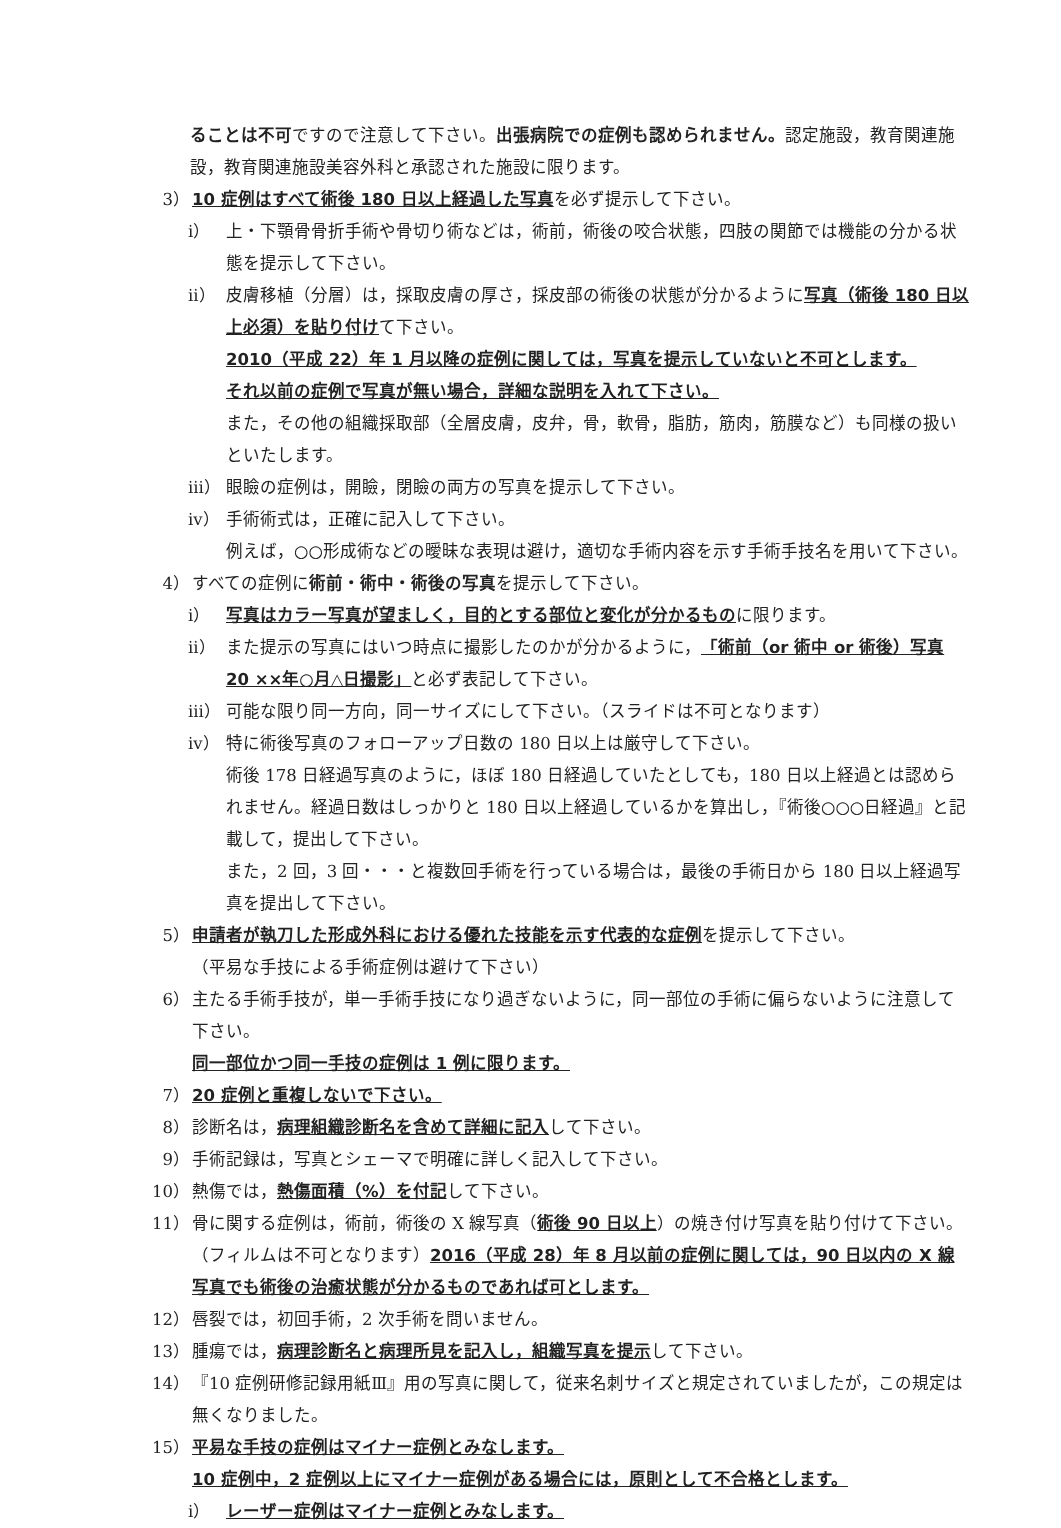ることは不可ですので注意して下さい。出張病院での症例も認められません。認定施設，教育関連施設，教育関連施設美容外科と承認された施設に限ります。
3） 10 症例はすべて術後 180 日以上経過した写真を必ず提示して下さい。
i） 上・下顎骨骨折手術や骨切り術などは，術前，術後の咬合状態，四肢の関節では機能の分かる状態を提示して下さい。
ii） 皮膚移植（分層）は，採取皮膚の厚さ，採皮部の術後の状態が分かるように写真（術後 180 日以上必須）を貼り付けて下さい。
2010（平成 22）年 1 月以降の症例に関しては，写真を提示していないと不可とします。
それ以前の症例で写真が無い場合，詳細な説明を入れて下さい。
また，その他の組織採取部（全層皮膚，皮弁，骨，軟骨，脂肪，筋肉，筋膜など）も同様の扱いといたします。
iii） 眼瞼の症例は，開瞼，閉瞼の両方の写真を提示して下さい。
iv） 手術術式は，正確に記入して下さい。
例えば，○○形成術などの曖昧な表現は避け，適切な手術内容を示す手術手技名を用いて下さい。
4） すべての症例に術前・術中・術後の写真を提示して下さい。
i） 写真はカラー写真が望ましく，目的とする部位と変化が分かるものに限ります。
ii） また提示の写真にはいつ時点に撮影したのかが分かるように，「術前（or 術中 or 術後）写真 20 ××年○月△日撮影」と必ず表記して下さい。
iii） 可能な限り同一方向，同一サイズにして下さい。（スライドは不可となります）
iv） 特に術後写真のフォローアップ日数の 180 日以上は厳守して下さい。
術後 178 日経過写真のように，ほぼ 180 日経過していたとしても，180 日以上経過とは認められません。経過日数はしっかりと 180 日以上経過しているかを算出し，『術後○○○日経過』と記載して，提出して下さい。
また，2 回，3 回・・・と複数回手術を行っている場合は，最後の手術日から 180 日以上経過写真を提出して下さい。
5） 申請者が執刀した形成外科における優れた技能を示す代表的な症例を提示して下さい。
（平易な手技による手術症例は避けて下さい）
6） 主たる手術手技が，単一手術手技になり過ぎないように，同一部位の手術に偏らないように注意して下さい。
同一部位かつ同一手技の症例は 1 例に限ります。
7） 20 症例と重複しないで下さい。
8） 診断名は，病理組織診断名を含めて詳細に記入して下さい。
9） 手術記録は，写真とシェーマで明確に詳しく記入して下さい。
10） 熱傷では，熱傷面積（%）を付記して下さい。
11） 骨に関する症例は，術前，術後の X 線写真（術後 90 日以上）の焼き付け写真を貼り付けて下さい。（フィルムは不可となります）2016（平成 28）年 8 月以前の症例に関しては，90 日以内の X 線写真でも術後の治癒状態が分かるものであれば可とします。
12） 唇裂では，初回手術，2 次手術を問いません。
13） 腫瘍では，病理診断名と病理所見を記入し，組織写真を提示して下さい。
14） 『10 症例研修記録用紙Ⅲ』用の写真に関して，従来名刺サイズと規定されていましたが，この規定は無くなりました。
15） 平易な手技の症例はマイナー症例とみなします。
10 症例中，2 症例以上にマイナー症例がある場合には，原則として不合格とします。
i） レーザー症例はマイナー症例とみなします。